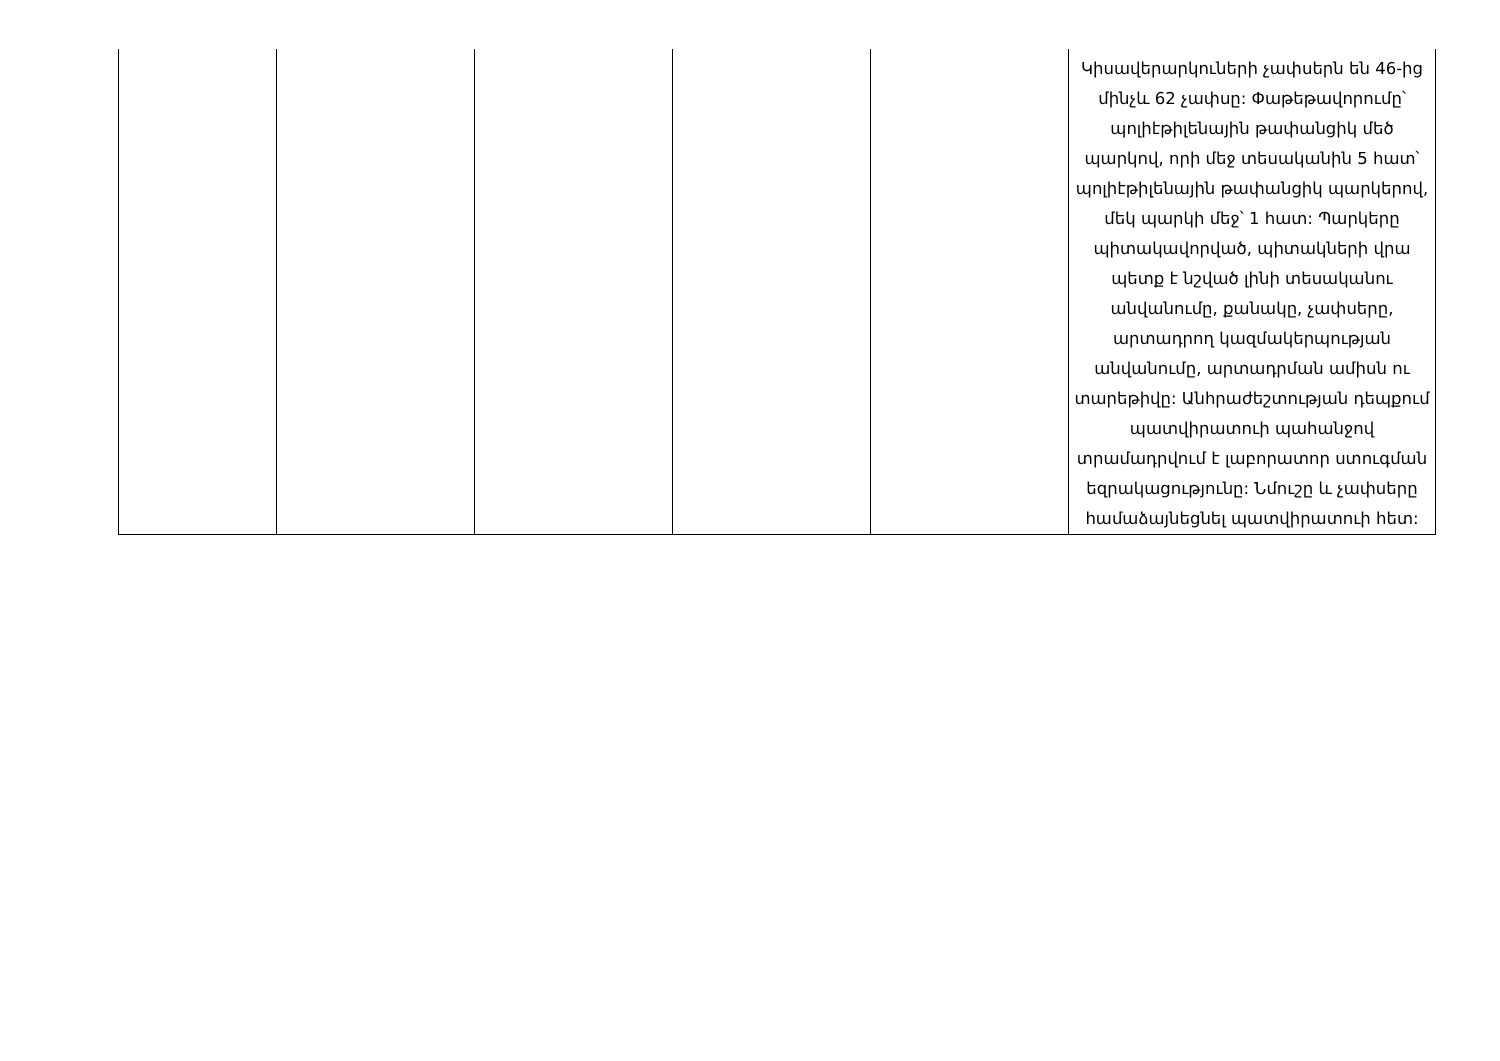| | | | | | Կիսավերարկուների չափսերն են 46-ից մինչև 62 չափսը: Փաթեթավորումը՝ պոլիէթիլենային թափանցիկ մեծ պարկով, որի մեջ տեսականին 5 հատ՝ պոլիէթիլենային թափանցիկ պարկերով, մեկ պարկի մեջ՝ 1 հատ: Պարկերը պիտակավորված, պիտակների վրա պետք է նշված լինի տեսականու անվանումը, քանակը, չափսերը, արտադրող կազմակերպության անվանումը, արտադրման ամիսն ու տարեթիվը: Անհրաժեշտության դեպքում պատվիրատուի պահանջով տրամադրվում է լաբորատոր ստուգման եզրակացությունը: Նմուշը և չափսերը համաձայնեցնել պատվիրատուի հետ: |